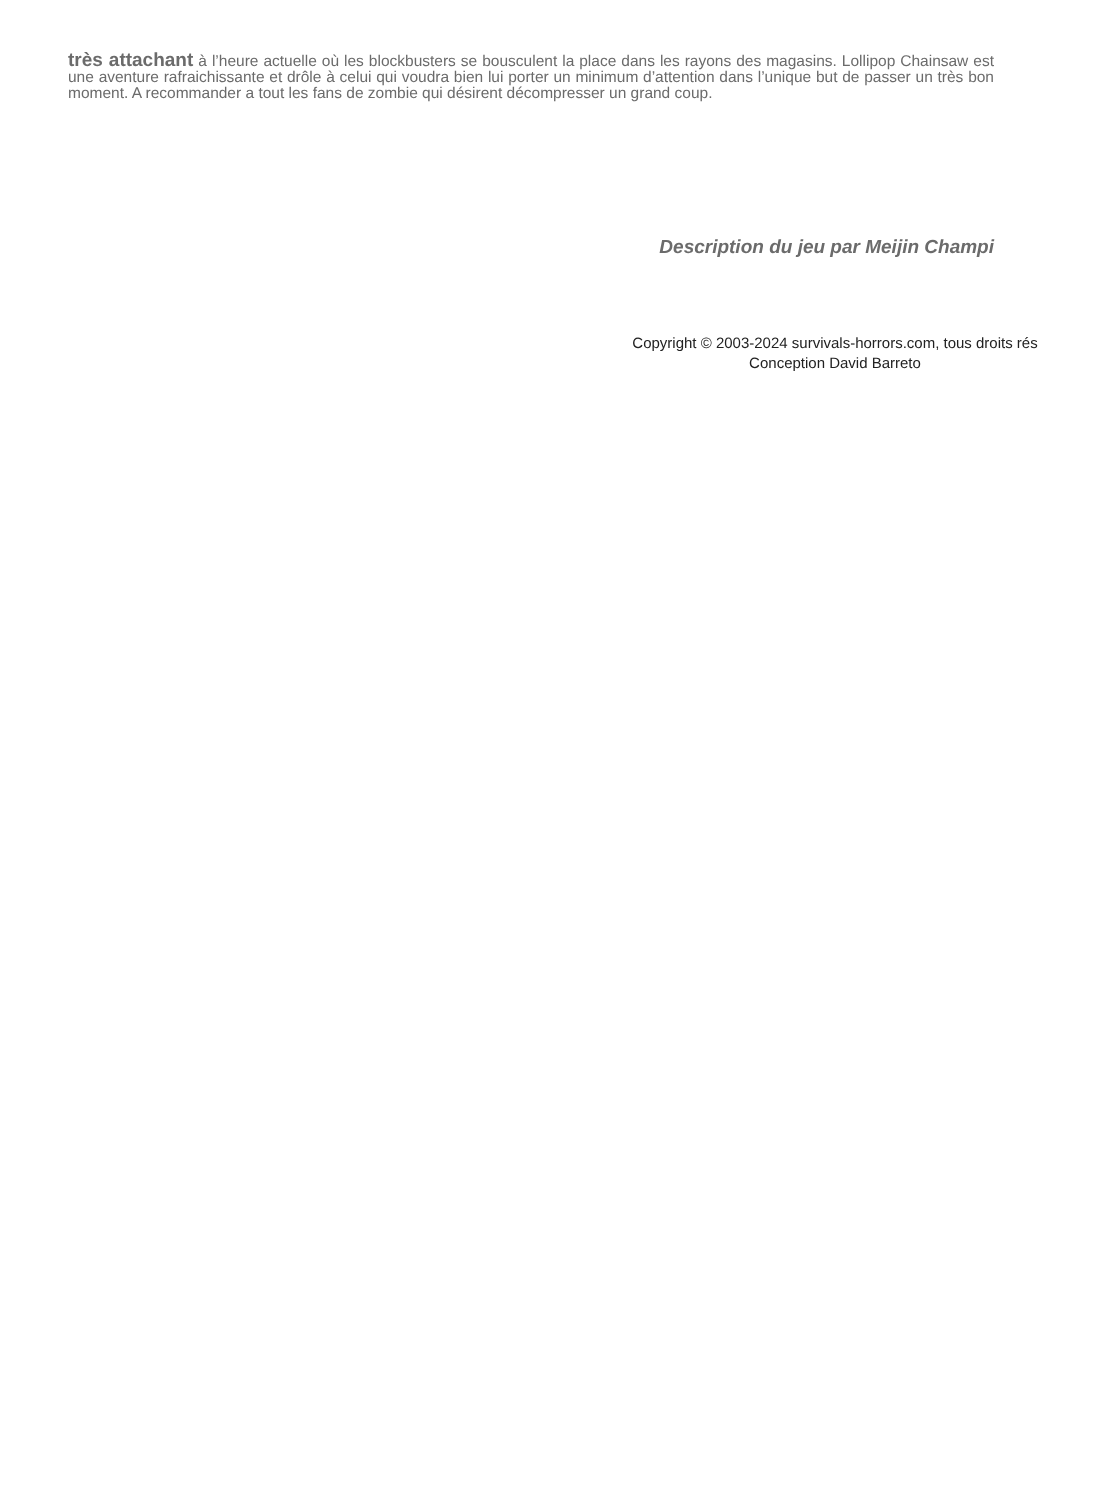très attachant à l’heure actuelle où les blockbusters se bousculent la place dans les rayons des magasins. Lollipop Chainsaw est une aventure rafraichissante et drôle à celui qui voudra bien lui porter un minimum d’attention dans l’unique but de passer un très bon moment. A recommander a tout les fans de zombie qui désirent décompresser un grand coup.
Description du jeu par Meijin Champi
Copyright © 2003-2024 survivals-horrors.com, tous droits rés
Conception David Barreto